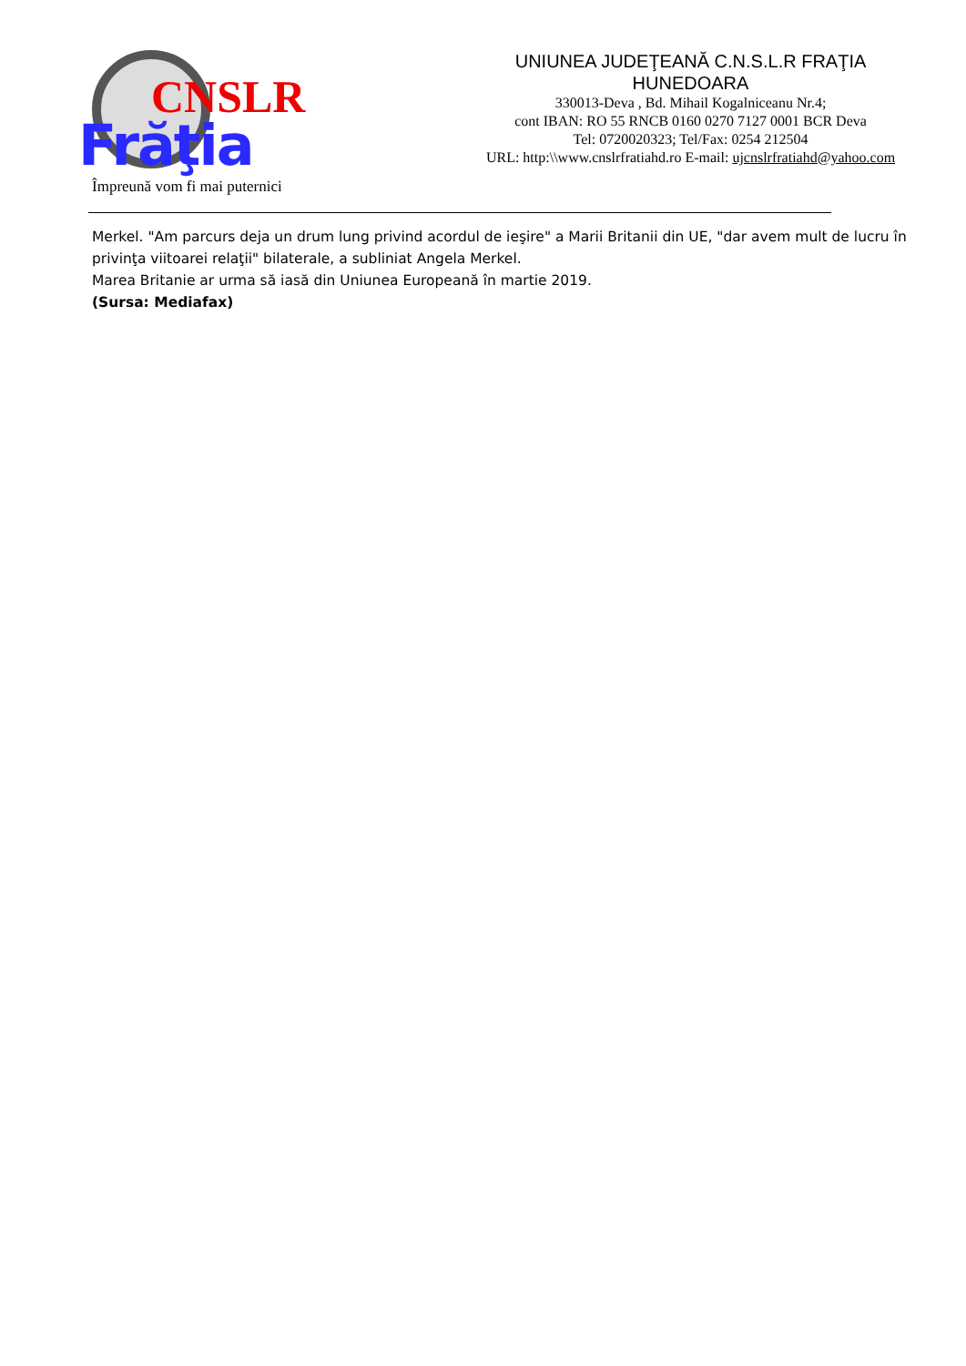CNSLR
Frăţia
Împreună vom fi mai puternici
UNIUNEA JUDEŢEANĂ C.N.S.L.R FRAŢIA
HUNEDOARA
330013-Deva , Bd. Mihail Kogalniceanu Nr.4;
cont IBAN: RO 55 RNCB 0160 0270 7127 0001 BCR Deva
Tel: 0720020323; Tel/Fax: 0254 212504
URL: http:\\www.cnslrfratiahd.ro E-mail: ujcnslrfratiahd@yahoo.com
Merkel. "Am parcurs deja un drum lung privind acordul de ieşire" a Marii Britanii din UE, "dar avem mult de lucru în privinţa viitoarei relaţii" bilaterale, a subliniat Angela Merkel.
Marea Britanie ar urma să iasă din Uniunea Europeană în martie 2019.
(Sursa: Mediafax)